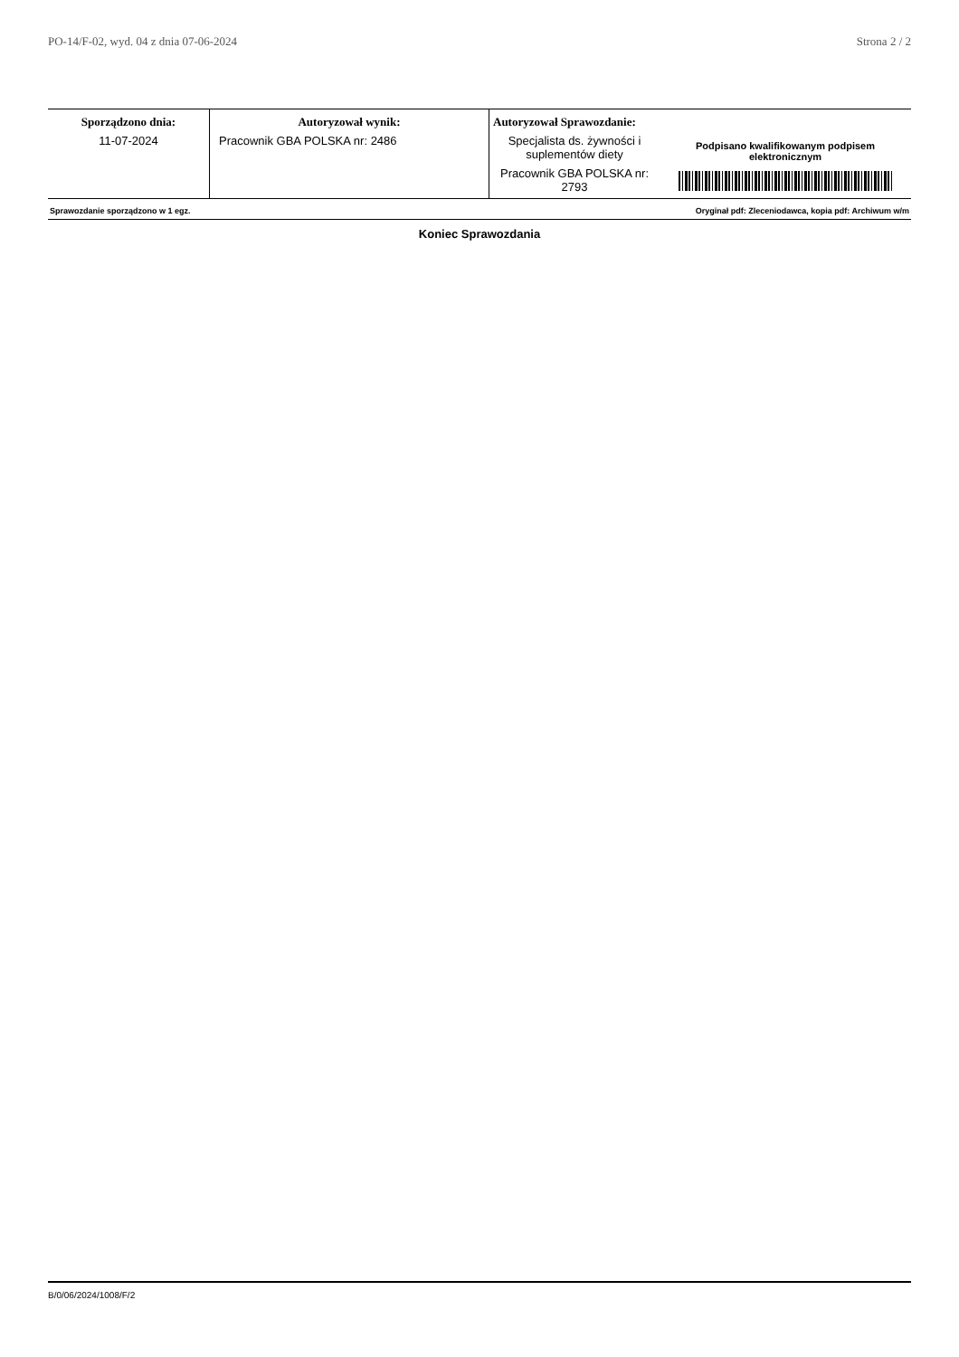PO-14/F-02, wyd. 04 z dnia 07-06-2024 Strona 2 / 2
| Sporządzono dnia: | Autoryzował wynik: | Autoryzował Sprawozdanie: | Podpisano kwalifikowanym podpisem elektronicznym |
| 11-07-2024 | Pracownik GBA POLSKA nr: 2486 | Specjalista ds. żywności i suplementów diety Pracownik GBA POLSKA nr: 2793 | |
| Sprawozdanie sporządzono w 1 egz. | Oryginał pdf: Zleceniodawca, kopia pdf: Archiwum w/m |
Koniec Sprawozdania
B/0/06/2024/1008/F/2